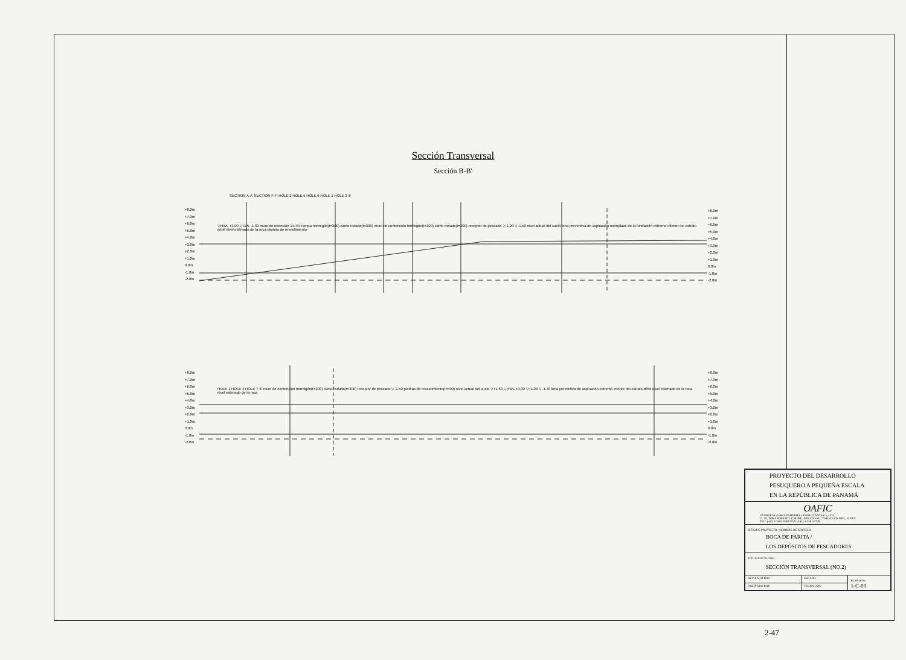Sección Transversal
Sección B-B'
+8.0m
+7.0m
+6.0m
+5.0m
+4.0m
+3.0m
+2.0m
+1.0m
0.0m
-1.0m
-2.0m
+8.0m
+7.0m
+6.0m
+5.0m
+4.0m
+3.0m
+2.0m
+1.0m
0.0m
-1.0m
-2.0m
SECTION A-A' SECTION F-F' HOLE 2 HOLE 5 HOLE 6 HOLE 1 HOLE 3 ①
▽HWL +3.00 ▽LWL -1.00 muro de retención 14.4% rampa hormigón(t=300) canto rodado(t=300) muro de contención hormigón(t=200) canto rodado(t=300) receptor de pescado ▽-1.20 ▽-1.50 nivel actual del suelo lona preventiva de aspiración reemplazo de la fundación extremo inferior del estrato débil nivel estimado de la roca piedras de revestimiento
+8.0m
+7.0m
+6.0m
+5.0m
+4.0m
+3.0m
+2.0m
+1.0m
0.0m
-1.0m
-2.0m
+8.0m
+7.0m
+6.0m
+5.0m
+4.0m
+3.0m
+2.0m
+1.0m
0.0m
-1.0m
-2.0m
HOLE 1 HOLE 3 HOLE 7 ① muro de contención hormigón(t=200) canto rodado(t=300) receptor de pescado ▽-1.50 piedras de revestimiento(t=500) nivel actual del suelo ▽+1.50 ▽HWL +3.00 ▽+1.20 ▽-1.70 lona preventiva de aspiración extremo inferior del estrato débil nivel estimado de la roca nivel estimado de la roca
| PROYECTO DEL DESARROLLO PESUQUERO A PEQUEÑA ESCALA EN LA REPÚBLICA DE PANAMÁ | | |
| OAFIC OVERSEAS AGRO-FISHERIES CONSULTANTS Co.,LTD. 21-19, TORANOMON 1-CHOME, MINATO-KU, TOKYO 105-0001, JAPAN TEL: (-81) 3-3501-0769 FAX: (-81) 3-3501-0779 | | |
| SITIO DE PROYECTO / NOMBRE DE EDIFICIO BOCA DE PARITA / LOS DEPÓSITOS DE PESCADORES | | |
| TÍTULO DE PLANO SECCIÓN TRANSVERSAL (NO.2) | | |
| REVISADO POR | ESCARA | PLANO No. 1-C-03 |
| DISEÑADO POR | FECHA /2002 | |
2-47